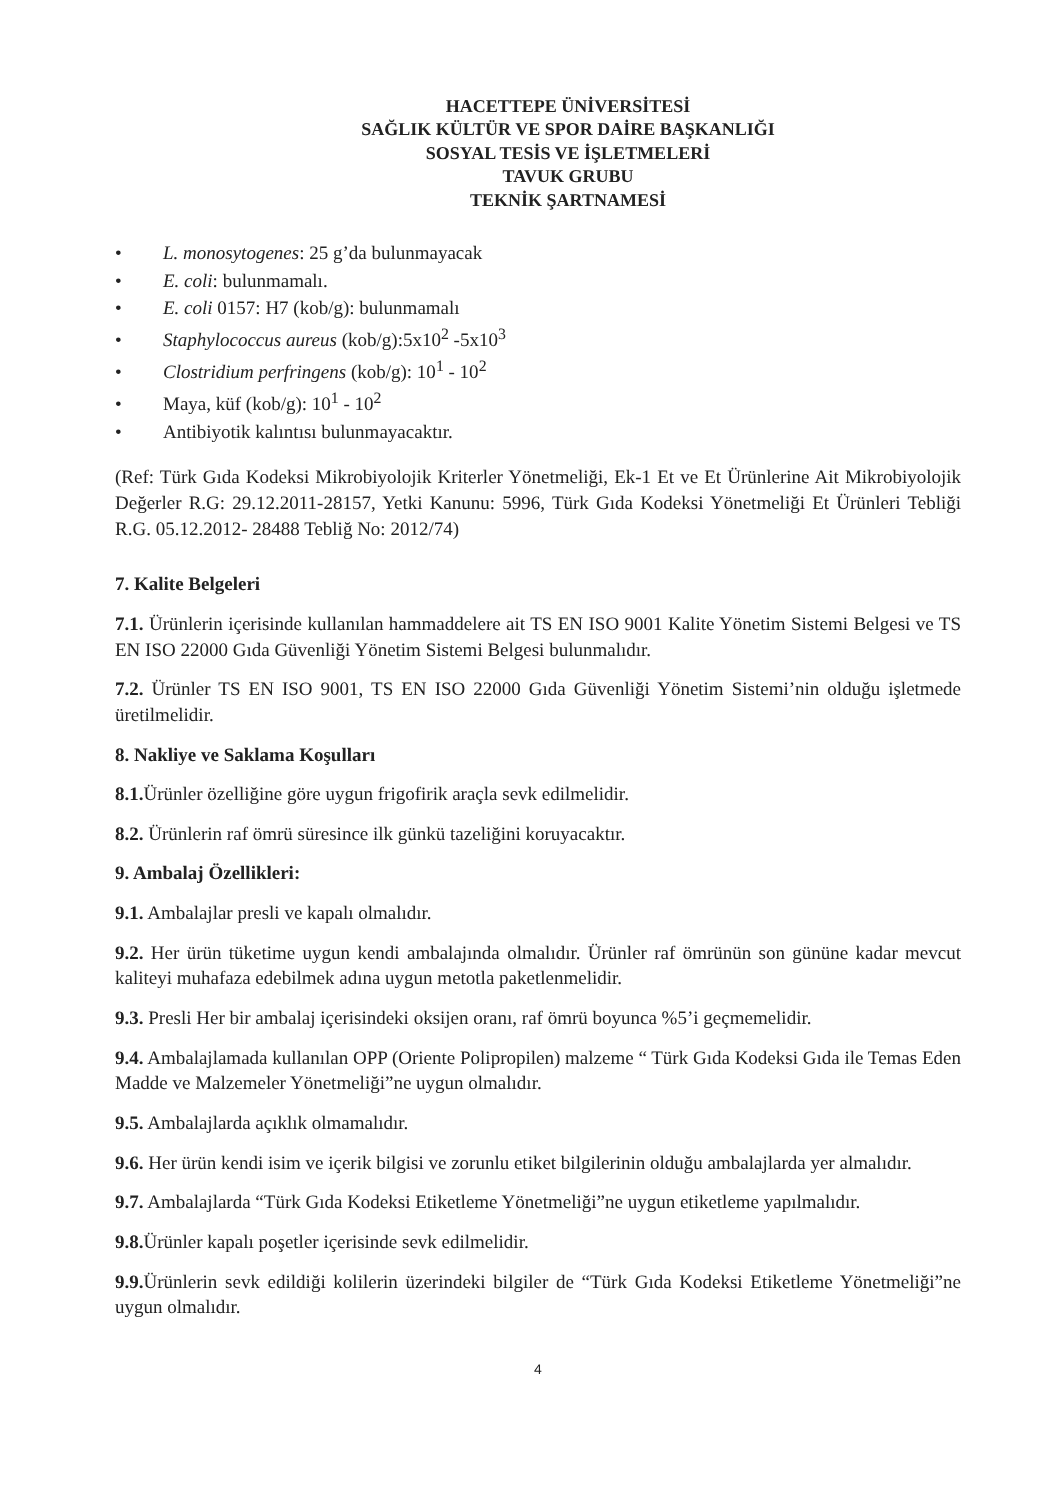HACETTEPE ÜNİVERSİTESİ
SAĞLIK KÜLTÜR VE SPOR DAİRE BAŞKANLIĞI
SOSYAL TESİS VE İŞLETMELERİ
TAVUK GRUBU
TEKNİK ŞARTNAMESİ
• L. monosytogenes: 25 g’da bulunmayacak
• E. coli: bulunmamalı.
• E. coli 0157: H7 (kob/g): bulunmamalı
• Staphylococcus aureus (kob/g):5x10<sup>2</sup> -5x10<sup>3</sup>
• Clostridium perfringens (kob/g): 10<sup>1</sup> - 10<sup>2</sup>
• Maya, küf (kob/g): 10<sup>1</sup> - 10<sup>2</sup>
• Antibiyotik kalıntısı bulunmayacaktır.
(Ref: Türk Gıda Kodeksi Mikrobiyolojik Kriterler Yönetmeliği, Ek-1 Et ve Et Ürünlerine Ait Mikrobiyolojik Değerler R.G: 29.12.2011-28157, Yetki Kanunu: 5996, Türk Gıda Kodeksi Yönetmeliği Et Ürünleri Tebliği R.G. 05.12.2012- 28488 Tebliğ No: 2012/74)
7. Kalite Belgeleri
7.1. Ürünlerin içerisinde kullanılan hammaddelere ait TS EN ISO 9001 Kalite Yönetim Sistemi Belgesi ve TS EN ISO 22000 Gıda Güvenliği Yönetim Sistemi Belgesi bulunmalıdır.
7.2. Ürünler TS EN ISO 9001, TS EN ISO 22000 Gıda Güvenliği Yönetim Sistemi’nin olduğu işletmede üretilmelidir.
8. Nakliye ve Saklama Koşulları
8.1. Ürünler özelliğine göre uygun frigofirik araçla sevk edilmelidir.
8.2. Ürünlerin raf ömrü süresince ilk günkü tazeliğini koruyacaktır.
9. Ambalaj Özellikleri:
9.1. Ambalajlar presli ve kapalı olmalıdır.
9.2. Her ürün tüketime uygun kendi ambalajında olmalıdır. Ürünler raf ömrünün son gününe kadar mevcut kaliteyi muhafaza edebilmek adına uygun metotla paketlenmelidir.
9.3. Presli Her bir ambalaj içerisindeki oksijen oranı, raf ömrü boyunca %5’i geçmemelidir.
9.4. Ambalajlamada kullanılan OPP (Oriente Polipropilen) malzeme “ Türk Gıda Kodeksi Gıda ile Temas Eden Madde ve Malzemeler Yönetmeliği”ne uygun olmalıdır.
9.5. Ambalajlarda açıklık olmamalıdır.
9.6. Her ürün kendi isim ve içerik bilgisi ve zorunlu etiket bilgilerinin olduğu ambalajlarda yer almalıdır.
9.7. Ambalajlarda “Türk Gıda Kodeksi Etiketleme Yönetmeliği”ne uygun etiketleme yapılmalıdır.
9.8. Ürünler kapalı poşetler içerisinde sevk edilmelidir.
9.9. Ürünlerin sevk edildiği kolilerin üzerindeki bilgiler de “Türk Gıda Kodeksi Etiketleme Yönetmeliği”ne uygun olmalıdır.
4